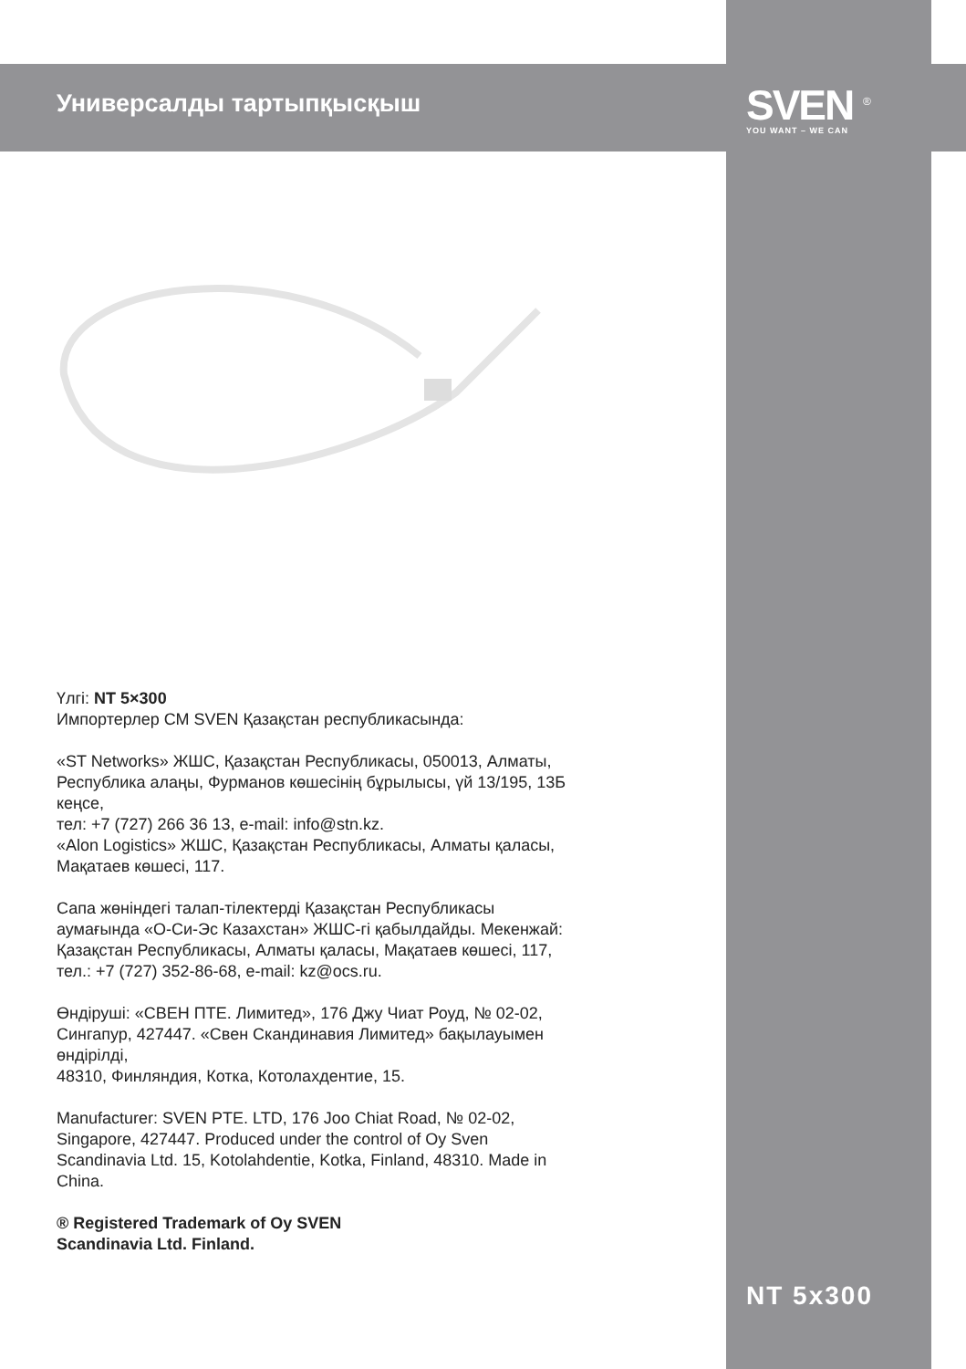Универсалды тартыпқысқыш
SVEN <sup>®</sup>
YOU WANT – WE CAN
Үлгі: NT 5×300
Импортерлер СМ SVEN Қазақстан республикасында:
«ST Networks» ЖШС, Қазақстан Республикасы, 050013, Алматы, Республика алаңы, Фурманов көшесінің бұрылысы, үй 13/195, 13Б кеңсе,
тел: +7 (727) 266 36 13, e-mail: info@stn.kz.
«Alon Logistics» ЖШС, Қазақстан Республикасы, Алматы қаласы, Мақатаев көшесі, 117.
Сапа жөніндегі талап-тілектерді Қазақстан Республикасы аумағында «О-Си-Эс Казахстан» ЖШС-гі қабылдайды. Мекенжай: Қазақстан Республикасы, Алматы қаласы, Мақатаев көшесі, 117,
тел.: +7 (727) 352-86-68, e-mail: kz@ocs.ru.
Өндіруші: «СВЕН ПТЕ. Лимитед», 176 Джу Чиат Роуд, № 02-02, Сингапур, 427447. «Свен Скандинавия Лимитед» бақылауымен өндірілді,
48310, Финляндия, Котка, Котолахдентие, 15.
Manufacturer: SVEN PTE. LTD, 176 Joo Chiat Road, № 02-02, Singapore, 427447. Produced under the control of Oy Sven Scandinavia Ltd. 15, Kotolahdentie, Kotka, Finland, 48310. Made in China.
® Registered Trademark of Oy SVEN
Scandinavia Ltd. Finland.
NT 5x300